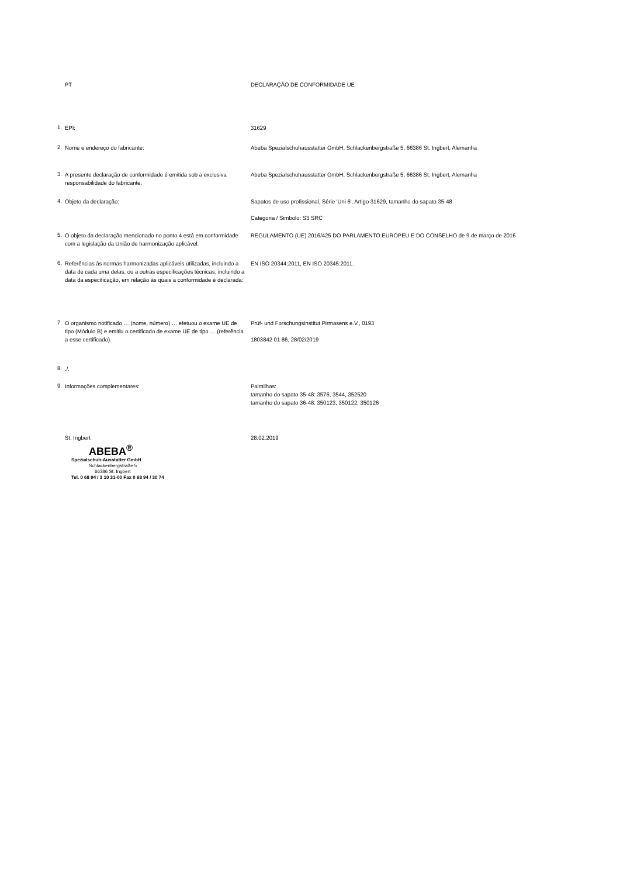PT DECLARAÇÃO DE CONFORMIDADE UE
1.
EPI: 31629
2.
Nome e endereço do fabricante: Abeba Spezialschuhausstatter GmbH, Schlackenbergstraße 5, 66386 St. Ingbert, Alemanha
3.
A presente declaração de conformidade é emitida sob a exclusiva responsabilidade do fabricante:
Abeba Spezialschuhausstatter GmbH, Schlackenbergstraße 5, 66386 St. Ingbert, Alemanha
4.
Objeto da declaração: Sapatos de uso profissional, Série 'Uni 6', Artigo 31629, tamanho do sapato 35-48
Categoria / Simbolo: S3 SRC
5.
O objeto da declaração mencionado no ponto 4 está em conformidade com a legislação da União de harmonização aplicável:
REGULAMENTO (UE) 2016/425 DO PARLAMENTO EUROPEU E DO CONSELHO de 9 de março de 2016
6.
Referências às normas harmonizadas aplicáveis utilizadas, incluindo a data de cada uma delas, ou a outras especificações técnicas, incluindo a data da especificação, em relação às quais a conformidade é declarada:
EN ISO 20344:2011, EN ISO 20345:2011.
7.
O organismo notificado … (nome, número) … efetuou o exame UE de tipo (Módulo B) e emitiu o certificado de exame UE de tipo … (referência a esse certificado).
Prüf- und Forschungsinstitut Pirmasens e.V., 0193
1803842 01 86, 28/02/2019
8.
./.
9.
Informações complementares: Palmilhas:
tamanho do sapato 35-48: 3576, 3544, 352520
tamanho do sapato 36-48: 350123, 350122, 350126
St. Ingbert 28.02.2019
ABEBA<sup>®</sup>
Spezialschuh-Ausstatter GmbH
Schlackenbergstraße 5
66386 St. Ingbert
Tel. 0 68 94 / 3 10 31-00 Fax 0 68 94 / 30 74